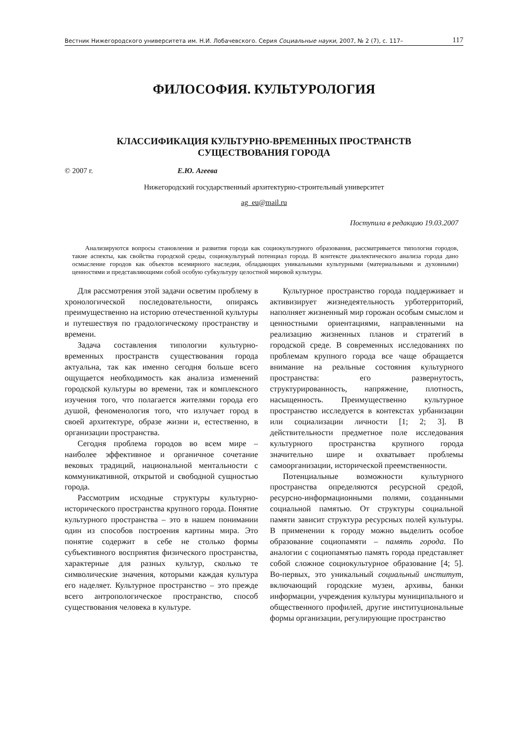Вестник Нижегородского университета им. Н.И. Лобачевского. Серия Социальные науки, 2007, № 2 (7), с. 117– 117
ФИЛОСОФИЯ. КУЛЬТУРОЛОГИЯ
КЛАССИФИКАЦИЯ КУЛЬТУРНО-ВРЕМЕННЫХ ПРОСТРАНСТВ
СУЩЕСТВОВАНИЯ ГОРОДА
© 2007 г. Е.Ю. Агеева
Нижегородский государственный архитектурно-строительный университет
ag_eu@mail.ru
Поступила в редакцию 19.03.2007
Анализируются вопросы становления и развития города как социокультурного образования, рассматривается типология городов, такие аспекты, как свойства городской среды, социокультурый потенциал города. В контексте диалектического анализа города дано осмысление городов как объектов всемирного наследия, обладающих уникальными культурными (материальными и духовными) ценностями и представляющими собой особую субкультуру целостной мировой культуры.
Для рассмотрения этой задачи осветим проблему в хронологической последовательности, опираясь преимущественно на историю отечественной культуры и путешествуя по градологическому пространству и времени.
Задача составления типологии культурно-временных пространств существования города актуальна, так как именно сегодня больше всего ощущается необходимость как анализа изменений городской культуры во времени, так и комплексного изучения того, что полагается жителями города его душой, феноменология того, что излучает город в своей архитектуре, образе жизни и, естественно, в организации пространства.
Сегодня проблема городов во всем мире – наиболее эффективное и органичное сочетание вековых традиций, национальной ментальности с коммуникативной, открытой и свободной сущностью города.
Рассмотрим исходные структуры культурно-исторического пространства крупного города. Понятие культурного пространства – это в нашем понимании один из способов построения картины мира. Это понятие содержит в себе не столько формы субъективного восприятия физического пространства, характерные для разных культур, сколько те символические значения, которыми каждая культура его наделяет. Культурное пространство – это прежде всего антропологическое пространство, способ существования человека в культуре.
Культурное пространство города поддерживает и активизирует жизнедеятельность урботерриторий, наполняет жизненный мир горожан особым смыслом и ценностными ориентациями, направленными на реализацию жизненных планов и стратегий в городской среде. В современных исследованиях по проблемам крупного города все чаще обращается внимание на реальные состояния культурного пространства: его развернутость, структурированность, напряжение, плотность, насыщенность. Преимущественно культурное пространство исследуется в контекстах урбанизации или социализации личности [1; 2; 3]. В действительности предметное поле исследования культурного пространства крупного города значительно шире и охватывает проблемы самоорганизации, исторической преемственности.
Потенциальные возможности культурного пространства определяются ресурсной средой, ресурсно-информационными полями, созданными социальной памятью. От структуры социальной памяти зависит структура ресурсных полей культуры. В применении к городу можно выделить особое образование социопамяти – память города. По аналогии с социопамятью память города представляет собой сложное социокультурное образование [4; 5]. Во-первых, это уникальный социальный институт, включающий городские музеи, архивы, банки информации, учреждения культуры муниципального и общественного профилей, другие институциональные формы организации, регулирующие пространство